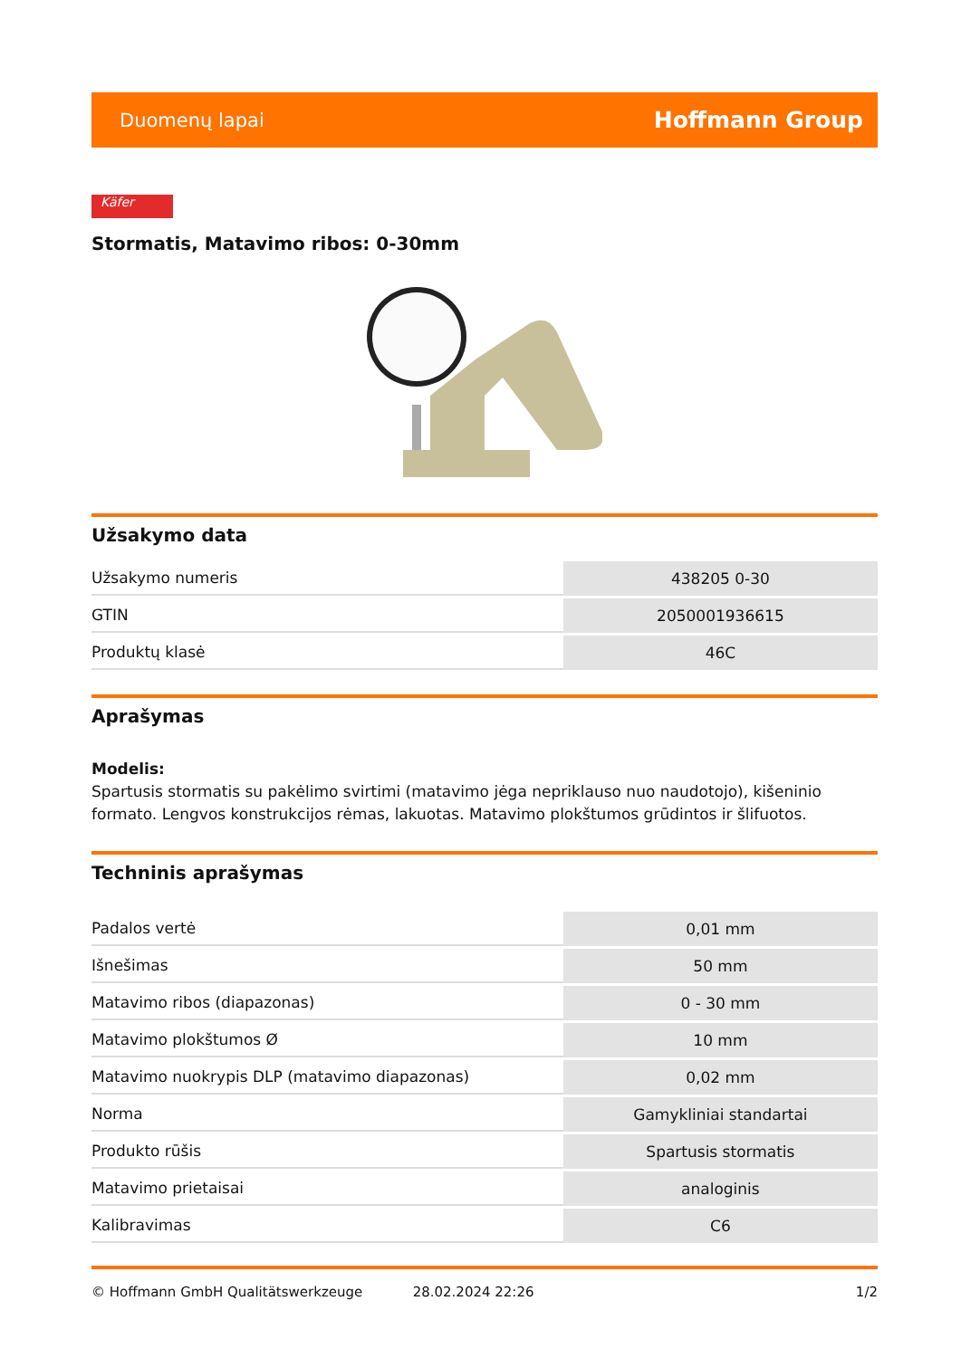Duomenų lapai Hoffmann Group
Käfer
Stormatis, Matavimo ribos: 0-30mm
Užsakymo data
| Užsakymo numeris | 438205 0-30 |
| GTIN | 2050001936615 |
| Produktų klasė | 46C |
Aprašymas
Modelis:
Spartusis stormatis su pakėlimo svirtimi (matavimo jėga nepriklauso nuo naudotojo), kišeninio formato. Lengvos konstrukcijos rėmas, lakuotas. Matavimo plokštumos grūdintos ir šlifuotos.
Techninis aprašymas
| Padalos vertė | 0,01 mm |
| Išnešimas | 50 mm |
| Matavimo ribos (diapazonas) | 0 - 30 mm |
| Matavimo plokštumos Ø | 10 mm |
| Matavimo nuokrypis DLP (matavimo diapazonas) | 0,02 mm |
| Norma | Gamykliniai standartai |
| Produkto rūšis | Spartusis stormatis |
| Matavimo prietaisai | analoginis |
| Kalibravimas | C6 |
© Hoffmann GmbH Qualitätswerkzeuge 28.02.2024 22:26 1/2